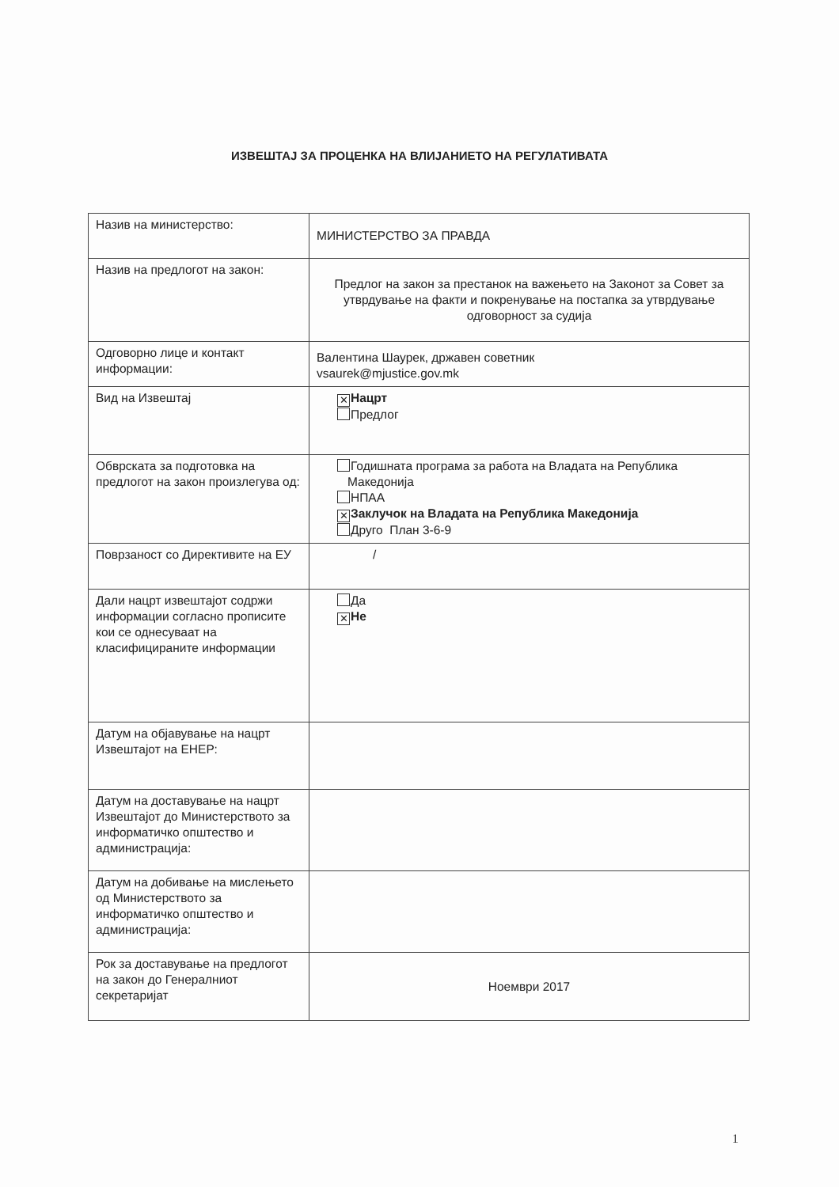ИЗВЕШТАЈ ЗА ПРОЦЕНКА НА ВЛИЈАНИЕТО НА РЕГУЛАТИВАТА
| Назив на министерство: | МИНИСТЕРСТВО ЗА ПРАВДА |
| Назив на предлогот на закон: | Предлог на закон за престанок на важењето на Законот за Совет за утврдување на факти и покренување на постапка за утврдување одговорност за судија |
| Одговорно лице и контакт информации: | Валентина Шаурек, државен советник vsaurek@mjustice.gov.mk |
| Вид на Извештај | ✕ Нацрт Предлог |
| Обврската за подготовка на предлогот на закон произлегува од: | Годишната програма за работа на Владата на Република Македонија НПАА ✕ Заклучок на Владата на Република Македонија Друго План 3-6-9 |
| Поврзаност со Директивите на ЕУ | / |
| Дали нацрт извештајот содржи информации согласно прописите кои се однесуваат на класифицираните информации | Да ✕ Не |
| Датум на објавување на нацрт Извештајот на ЕНЕР: | |
| Датум на доставување на нацрт Извештајот до Министерството за информатичко општество и администрација: | |
| Датум на добивање на мислењето од Министерството за информатичко општество и администрација: | |
| Рок за доставување на предлогот на закон до Генералниот секретаријат | Ноември 2017 |
1